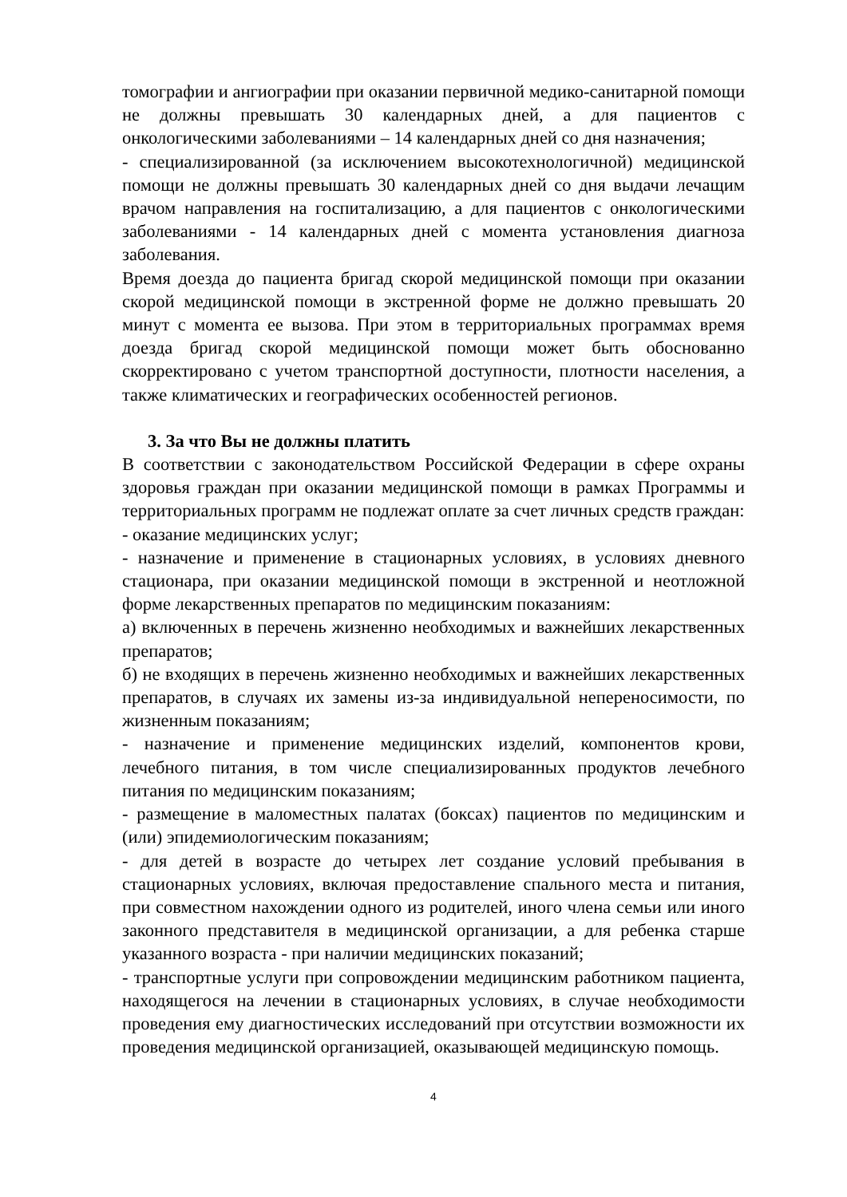томографии и ангиографии при оказании первичной медико-санитарной помощи не должны превышать 30 календарных дней, а для пациентов с онкологическими заболеваниями – 14 календарных дней со дня назначения;
- специализированной (за исключением высокотехнологичной) медицинской помощи не должны превышать 30 календарных дней со дня выдачи лечащим врачом направления на госпитализацию, а для пациентов с онкологическими заболеваниями - 14 календарных дней с момента установления диагноза заболевания.
Время доезда до пациента бригад скорой медицинской помощи при оказании скорой медицинской помощи в экстренной форме не должно превышать 20 минут с момента ее вызова. При этом в территориальных программах время доезда бригад скорой медицинской помощи может быть обоснованно скорректировано с учетом транспортной доступности, плотности населения, а также климатических и географических особенностей регионов.
3. За что Вы не должны платить
В соответствии с законодательством Российской Федерации в сфере охраны здоровья граждан при оказании медицинской помощи в рамках Программы и территориальных программ не подлежат оплате за счет личных средств граждан:
- оказание медицинских услуг;
- назначение и применение в стационарных условиях, в условиях дневного стационара, при оказании медицинской помощи в экстренной и неотложной форме лекарственных препаратов по медицинским показаниям:
а) включенных в перечень жизненно необходимых и важнейших лекарственных препаратов;
б) не входящих в перечень жизненно необходимых и важнейших лекарственных препаратов, в случаях их замены из-за индивидуальной непереносимости, по жизненным показаниям;
- назначение и применение медицинских изделий, компонентов крови, лечебного питания, в том числе специализированных продуктов лечебного питания по медицинским показаниям;
- размещение в маломестных палатах (боксах) пациентов по медицинским и (или) эпидемиологическим показаниям;
- для детей в возрасте до четырех лет создание условий пребывания в стационарных условиях, включая предоставление спального места и питания, при совместном нахождении одного из родителей, иного члена семьи или иного законного представителя в медицинской организации, а для ребенка старше указанного возраста - при наличии медицинских показаний;
- транспортные услуги при сопровождении медицинским работником пациента, находящегося на лечении в стационарных условиях, в случае необходимости проведения ему диагностических исследований при отсутствии возможности их проведения медицинской организацией, оказывающей медицинскую помощь.
4